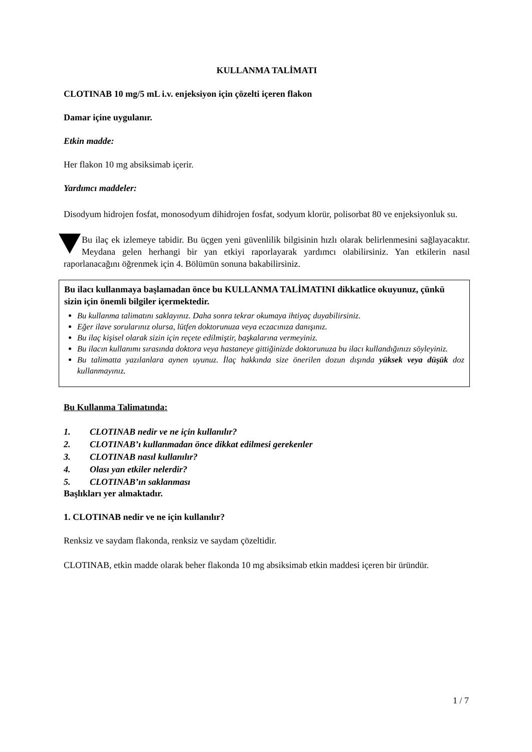KULLANMA TALİMATI
CLOTINAB 10 mg/5 mL i.v. enjeksiyon için çözelti içeren flakon
Damar içine uygulanır.
Etkin madde:
Her flakon 10 mg absiksimab içerir.
Yardımcı maddeler:
Disodyum hidrojen fosfat, monosodyum dihidrojen fosfat, sodyum klorür, polisorbat 80 ve enjeksiyonluk su.
Bu ilaç ek izlemeye tabidir. Bu üçgen yeni güvenlilik bilgisinin hızlı olarak belirlenmesini sağlayacaktır. Meydana gelen herhangi bir yan etkiyi raporlayarak yardımcı olabilirsiniz. Yan etkilerin nasıl raporlanacağını öğrenmek için 4. Bölümün sonuna bakabilirsiniz.
Bu ilacı kullanmaya başlamadan önce bu KULLANMA TALİMATINI dikkatlice okuyunuz, çünkü sizin için önemli bilgiler içermektedir.
Bu kullanma talimatını saklayınız. Daha sonra tekrar okumaya ihtiyaç duyabilirsiniz.
Eğer ilave sorularınız olursa, lütfen doktorunuza veya eczacınıza danışınız.
Bu ilaç kişisel olarak sizin için reçete edilmiştir, başkalarına vermeyiniz.
Bu ilacın kullanımı sırasında doktora veya hastaneye gittiğinizde doktorunuza bu ilacı kullandığınızı söyleyiniz.
Bu talimatta yazılanlara aynen uyunuz. İlaç hakkında size önerilen dozun dışında yüksek veya düşük doz kullanmayınız.
Bu Kullanma Talimatında:
1. CLOTINAB nedir ve ne için kullanılır?
2. CLOTINAB’ı kullanmadan önce dikkat edilmesi gerekenler
3. CLOTINAB nasıl kullanılır?
4. Olası yan etkiler nelerdir?
5. CLOTINAB’ın saklanması
Başlıkları yer almaktadır.
1. CLOTINAB nedir ve ne için kullanılır?
Renksiz ve saydam flakonda, renksiz ve saydam çözeltidir.
CLOTINAB, etkin madde olarak beher flakonda 10 mg absiksimab etkin maddesi içeren bir üründür.
1 / 7